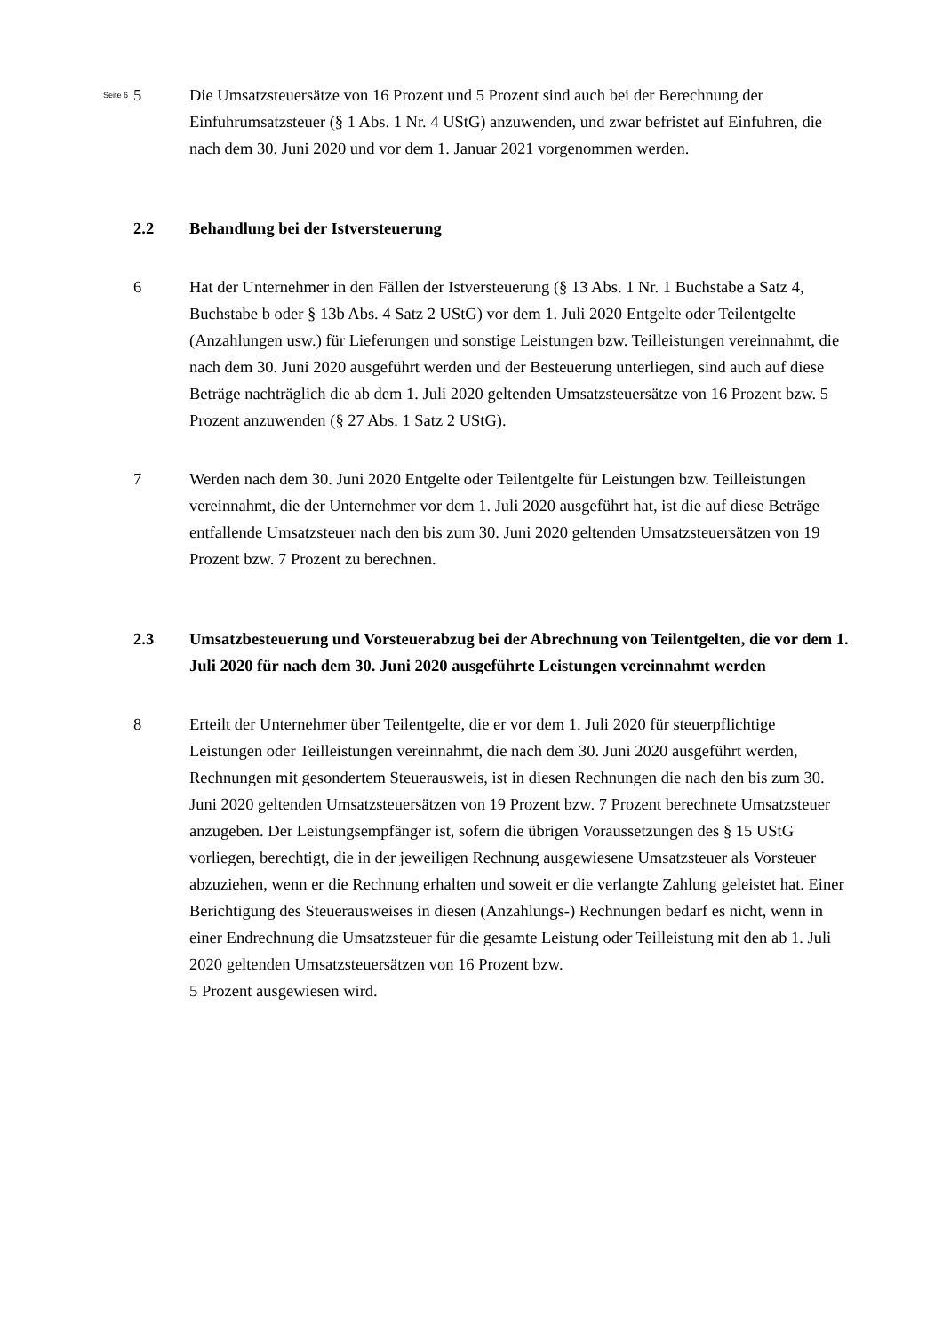Seite 6
5 Die Umsatzsteuersätze von 16 Prozent und 5 Prozent sind auch bei der Berechnung der Einfuhrumsatzsteuer (§ 1 Abs. 1 Nr. 4 UStG) anzuwenden, und zwar befristet auf Einfuhren, die nach dem 30. Juni 2020 und vor dem 1. Januar 2021 vorgenommen werden.
2.2 Behandlung bei der Istversteuerung
6 Hat der Unternehmer in den Fällen der Istversteuerung (§ 13 Abs. 1 Nr. 1 Buchstabe a Satz 4, Buchstabe b oder § 13b Abs. 4 Satz 2 UStG) vor dem 1. Juli 2020 Entgelte oder Teilentgelte (Anzahlungen usw.) für Lieferungen und sonstige Leistungen bzw. Teilleistungen vereinnahmt, die nach dem 30. Juni 2020 ausgeführt werden und der Besteuerung unterliegen, sind auch auf diese Beträge nachträglich die ab dem 1. Juli 2020 geltenden Umsatzsteuersätze von 16 Prozent bzw. 5 Prozent anzuwenden (§ 27 Abs. 1 Satz 2 UStG).
7 Werden nach dem 30. Juni 2020 Entgelte oder Teilentgelte für Leistungen bzw. Teilleistungen vereinnahmt, die der Unternehmer vor dem 1. Juli 2020 ausgeführt hat, ist die auf diese Beträge entfallende Umsatzsteuer nach den bis zum 30. Juni 2020 geltenden Umsatzsteuersätzen von 19 Prozent bzw. 7 Prozent zu berechnen.
2.3 Umsatzbesteuerung und Vorsteuerabzug bei der Abrechnung von Teilentgelten, die vor dem 1. Juli 2020 für nach dem 30. Juni 2020 ausgeführte Leistungen vereinnahmt werden
8 Erteilt der Unternehmer über Teilentgelte, die er vor dem 1. Juli 2020 für steuerpflichtige Leistungen oder Teilleistungen vereinnahmt, die nach dem 30. Juni 2020 ausgeführt werden, Rechnungen mit gesondertem Steuerausweis, ist in diesen Rechnungen die nach den bis zum 30. Juni 2020 geltenden Umsatzsteuersätzen von 19 Prozent bzw. 7 Prozent berechnete Umsatzsteuer anzugeben. Der Leistungsempfänger ist, sofern die übrigen Voraussetzungen des § 15 UStG vorliegen, berechtigt, die in der jeweiligen Rechnung ausgewiesene Umsatzsteuer als Vorsteuer abzuziehen, wenn er die Rechnung erhalten und soweit er die verlangte Zahlung geleistet hat. Einer Berichtigung des Steuerausweises in diesen (Anzahlungs-) Rechnungen bedarf es nicht, wenn in einer Endrechnung die Umsatzsteuer für die gesamte Leistung oder Teilleistung mit den ab 1. Juli 2020 geltenden Umsatzsteuersätzen von 16 Prozent bzw.
5 Prozent ausgewiesen wird.